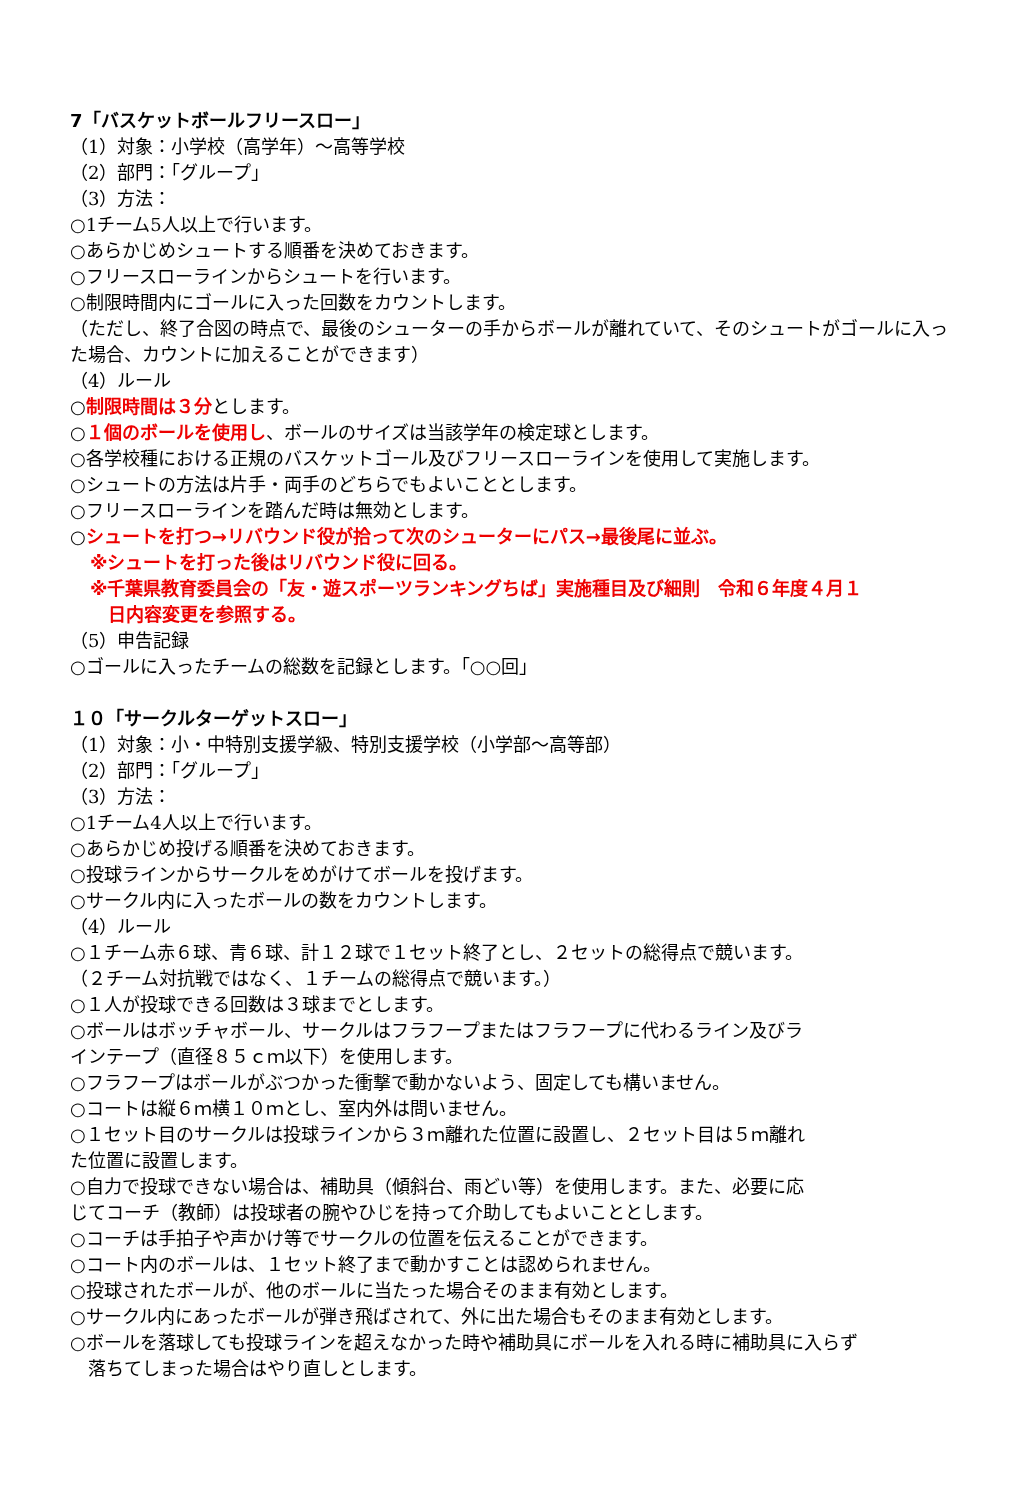7「バスケットボールフリースロー」
（1）対象：小学校（高学年）～高等学校
（2）部門：「グループ」
（3）方法：
○1チーム5人以上で行います。
○あらかじめシュートする順番を決めておきます。
○フリースローラインからシュートを行います。
○制限時間内にゴールに入った回数をカウントします。
（ただし、終了合図の時点で、最後のシューターの手からボールが離れていて、そのシュートがゴールに入った場合、カウントに加えることができます）
（4）ルール
○制限時間は３分とします。
○１個のボールを使用し、ボールのサイズは当該学年の検定球とします。
○各学校種における正規のバスケットゴール及びフリースローラインを使用して実施します。
○シュートの方法は片手・両手のどちらでもよいこととします。
○フリースローラインを踏んだ時は無効とします。
○シュートを打つ→リバウンド役が拾って次のシューターにパス→最後尾に並ぶ。
※シュートを打った後はリバウンド役に回る。
※千葉県教育委員会の「友・遊スポーツランキングちば」実施種目及び細則　令和６年度４月１
　日内容変更を参照する。
（5）申告記録
○ゴールに入ったチームの総数を記録とします。「○○回」
１０「サークルターゲットスロー」
（1）対象：小・中特別支援学級、特別支援学校（小学部～高等部）
（2）部門：「グループ」
（3）方法：
○1チーム4人以上で行います。
○あらかじめ投げる順番を決めておきます。
○投球ラインからサークルをめがけてボールを投げます。
○サークル内に入ったボールの数をカウントします。
（4）ルール
○１チーム赤６球、青６球、計１２球で１セット終了とし、２セットの総得点で競います。（２チーム対抗戦ではなく、１チームの総得点で競います。）
○１人が投球できる回数は３球までとします。
○ボールはボッチャボール、サークルはフラフープまたはフラフープに代わるライン及びラインテープ（直径８５ｃｍ以下）を使用します。
○フラフープはボールがぶつかった衝撃で動かないよう、固定しても構いません。
○コートは縦６ｍ横１０ｍとし、室内外は問いません。
○１セット目のサークルは投球ラインから３ｍ離れた位置に設置し、２セット目は５ｍ離れた位置に設置します。
○自力で投球できない場合は、補助具（傾斜台、雨どい等）を使用します。また、必要に応じてコーチ（教師）は投球者の腕やひじを持って介助してもよいこととします。
○コーチは手拍子や声かけ等でサークルの位置を伝えることができます。
○コート内のボールは、１セット終了まで動かすことは認められません。
○投球されたボールが、他のボールに当たった場合そのまま有効とします。
○サークル内にあったボールが弾き飛ばされて、外に出た場合もそのまま有効とします。
○ボールを落球しても投球ラインを超えなかった時や補助具にボールを入れる時に補助具に入らず
　落ちてしまった場合はやり直しとします。